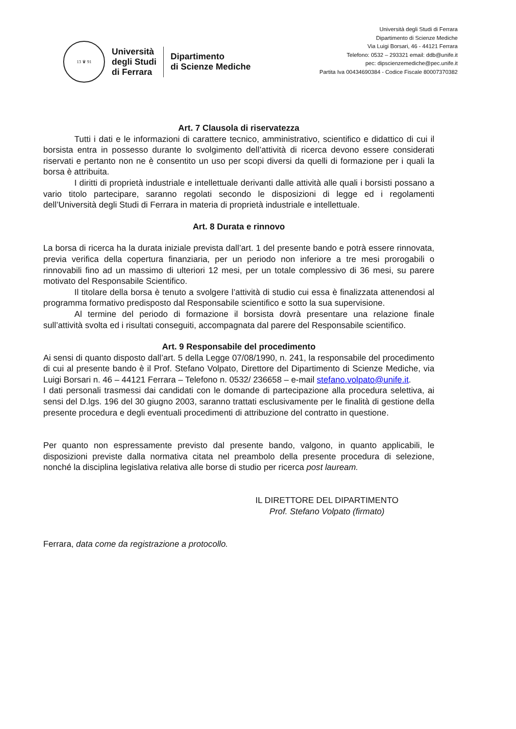13 ♛ 91
Università
degli Studi
di Ferrara
Dipartimento
di Scienze Mediche
Università degli Studi di Ferrara
Dipartimento di Scienze Mediche
Via Luigi Borsari, 46 - 44121 Ferrara
Telefono: 0532 – 293321 email: ddb@unife.it
pec: dipscienzemediche@pec.unife.it
Partita Iva 00434690384 - Codice Fiscale 80007370382
Art. 7 Clausola di riservatezza
Tutti i dati e le informazioni di carattere tecnico, amministrativo, scientifico e didattico di cui il borsista entra in possesso durante lo svolgimento dell’attività di ricerca devono essere considerati riservati e pertanto non ne è consentito un uso per scopi diversi da quelli di formazione per i quali la borsa è attribuita.
I diritti di proprietà industriale e intellettuale derivanti dalle attività alle quali i borsisti possano a vario titolo partecipare, saranno regolati secondo le disposizioni di legge ed i regolamenti dell’Università degli Studi di Ferrara in materia di proprietà industriale e intellettuale.
Art. 8 Durata e rinnovo
La borsa di ricerca ha la durata iniziale prevista dall’art. 1 del presente bando e potrà essere rinnovata, previa verifica della copertura finanziaria, per un periodo non inferiore a tre mesi prorogabili o rinnovabili fino ad un massimo di ulteriori 12 mesi, per un totale complessivo di 36 mesi, su parere motivato del Responsabile Scientifico.
Il titolare della borsa è tenuto a svolgere l’attività di studio cui essa è finalizzata attenendosi al programma formativo predisposto dal Responsabile scientifico e sotto la sua supervisione.
Al termine del periodo di formazione il borsista dovrà presentare una relazione finale sull’attività svolta ed i risultati conseguiti, accompagnata dal parere del Responsabile scientifico.
Art. 9 Responsabile del procedimento
Ai sensi di quanto disposto dall’art. 5 della Legge 07/08/1990, n. 241, la responsabile del procedimento di cui al presente bando è il Prof. Stefano Volpato, Direttore del Dipartimento di Scienze Mediche, via Luigi Borsari n. 46 – 44121 Ferrara – Telefono n. 0532/ 236658 – e-mail stefano.volpato@unife.it.
I dati personali trasmessi dai candidati con le domande di partecipazione alla procedura selettiva, ai sensi del D.lgs. 196 del 30 giugno 2003, saranno trattati esclusivamente per le finalità di gestione della presente procedura e degli eventuali procedimenti di attribuzione del contratto in questione.
Per quanto non espressamente previsto dal presente bando, valgono, in quanto applicabili, le disposizioni previste dalla normativa citata nel preambolo della presente procedura di selezione, nonché la disciplina legislativa relativa alle borse di studio per ricerca post lauream.
IL DIRETTORE DEL DIPARTIMENTO
Prof. Stefano Volpato (firmato)
Ferrara, data come da registrazione a protocollo.